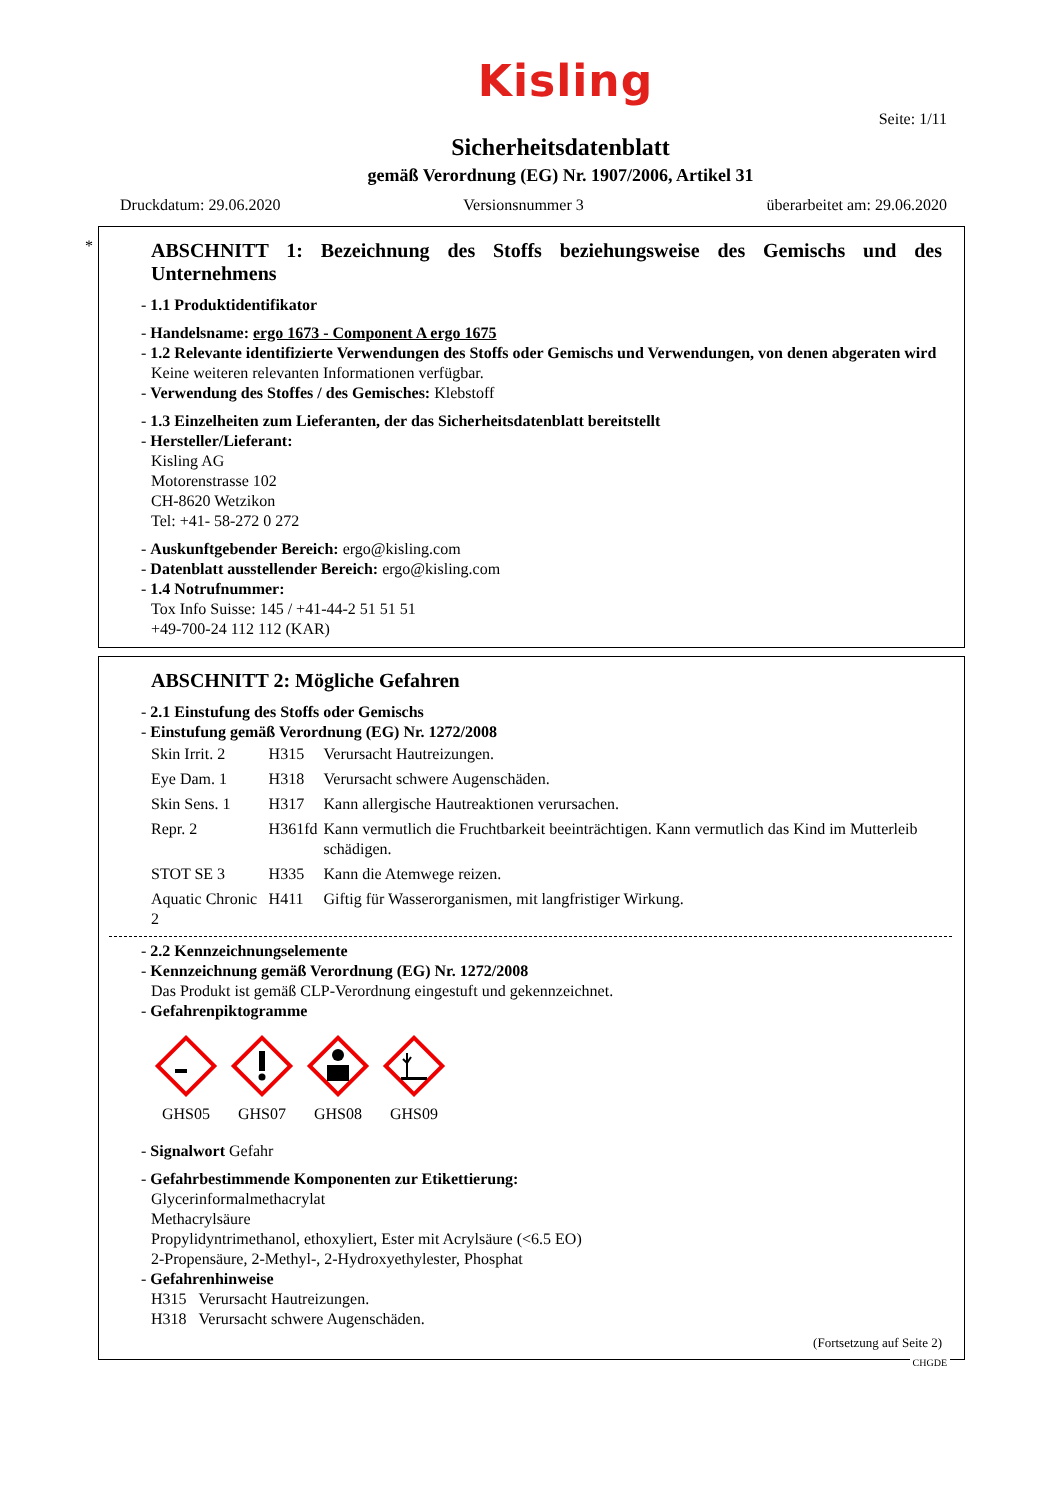Kisling
Seite: 1/11
Sicherheitsdatenblatt
gemäß Verordnung (EG) Nr. 1907/2006, Artikel 31
Druckdatum: 29.06.2020 Versionsnummer 3 überarbeitet am: 29.06.2020
*
ABSCHNITT 1: Bezeichnung des Stoffs beziehungsweise des Gemischs und des Unternehmens
- 1.1 Produktidentifikator
- Handelsname: ergo 1673 - Component A ergo 1675
- 1.2 Relevante identifizierte Verwendungen des Stoffs oder Gemischs und Verwendungen, von denen abgeraten wird
Keine weiteren relevanten Informationen verfügbar.
- Verwendung des Stoffes / des Gemisches: Klebstoff
- 1.3 Einzelheiten zum Lieferanten, der das Sicherheitsdatenblatt bereitstellt
- Hersteller/Lieferant:
Kisling AG
Motorenstrasse 102
CH-8620 Wetzikon
Tel: +41- 58-272 0 272
- Auskunftgebender Bereich: ergo@kisling.com
- Datenblatt ausstellender Bereich: ergo@kisling.com
- 1.4 Notrufnummer:
Tox Info Suisse: 145 / +41-44-2 51 51 51
+49-700-24 112 112 (KAR)
ABSCHNITT 2: Mögliche Gefahren
- 2.1 Einstufung des Stoffs oder Gemischs
- Einstufung gemäß Verordnung (EG) Nr. 1272/2008
| Skin Irrit. 2 | H315 | Verursacht Hautreizungen. |
| Eye Dam. 1 | H318 | Verursacht schwere Augenschäden. |
| Skin Sens. 1 | H317 | Kann allergische Hautreaktionen verursachen. |
| Repr. 2 | H361fd | Kann vermutlich die Fruchtbarkeit beeinträchtigen. Kann vermutlich das Kind im Mutterleib schädigen. |
| STOT SE 3 | H335 | Kann die Atemwege reizen. |
| Aquatic Chronic 2 | H411 | Giftig für Wasserorganismen, mit langfristiger Wirkung. |
- 2.2 Kennzeichnungselemente
- Kennzeichnung gemäß Verordnung (EG) Nr. 1272/2008
Das Produkt ist gemäß CLP-Verordnung eingestuft und gekennzeichnet.
- Gefahrenpiktogramme
GHS05
GHS07
GHS08
GHS09
- Signalwort Gefahr
- Gefahrbestimmende Komponenten zur Etikettierung:
Glycerinformalmethacrylat
Methacrylsäure
Propylidyntrimethanol, ethoxyliert, Ester mit Acrylsäure (<6.5 EO)
2-Propensäure, 2-Methyl-, 2-Hydroxyethylester, Phosphat
- Gefahrenhinweise
H315 Verursacht Hautreizungen.
H318 Verursacht schwere Augenschäden.
(Fortsetzung auf Seite 2)
CHGDE